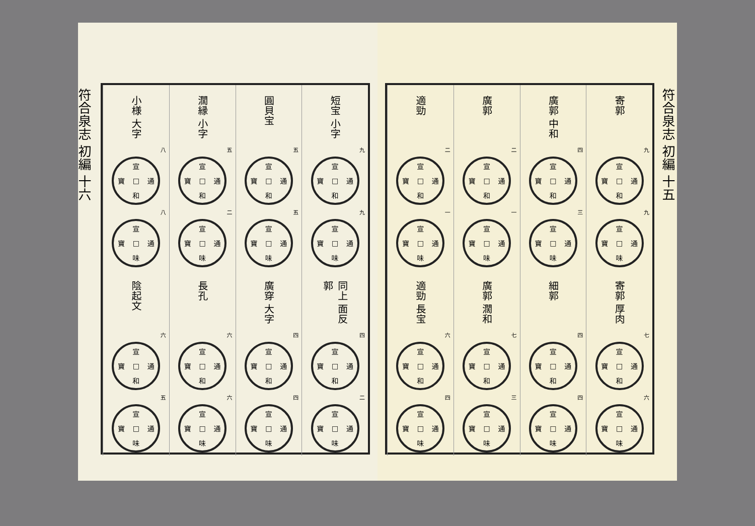小様 大字
八
宣 寶 □ 通 和
八
宣 寶 □ 通 味
濶縁 小字
五
宣 寶 □ 通 和
二
宣 寶 □ 通 味
圓貝宝
五
宣 寶 □ 通 和
五
宣 寶 □ 通 味
短宝 小字
九
宣 寶 □ 通 和
九
宣 寶 □ 通 味
陰起文
六
宣 寶 □ 通 和
五
宣 寶 □ 通 味
長孔
六
宣 寶 □ 通 和
六
宣 寶 □ 通 味
廣穿 大字
四
宣 寶 □ 通 和
四
宣 寶 □ 通 味
同上 面反郭
四
宣 寶 □ 通 和
二
宣 寶 □ 通 味
符合泉志 初編 十六
符合泉志 初編 十五
適勁
二
宣 寶 □ 通 和
一
宣 寶 □ 通 味
廣郭
二
宣 寶 □ 通 和
一
宣 寶 □ 通 味
廣郭 中和
四
宣 寶 □ 通 和
三
宣 寶 □ 通 味
寄郭
九
宣 寶 □ 通 和
九
宣 寶 □ 通 味
適勁 長宝
六
宣 寶 □ 通 和
四
宣 寶 □ 通 味
廣郭 濶和
七
宣 寶 □ 通 和
三
宣 寶 □ 通 味
細郭
四
宣 寶 □ 通 和
四
宣 寶 □ 通 味
寄郭 厚肉
七
宣 寶 □ 通 和
六
宣 寶 □ 通 味